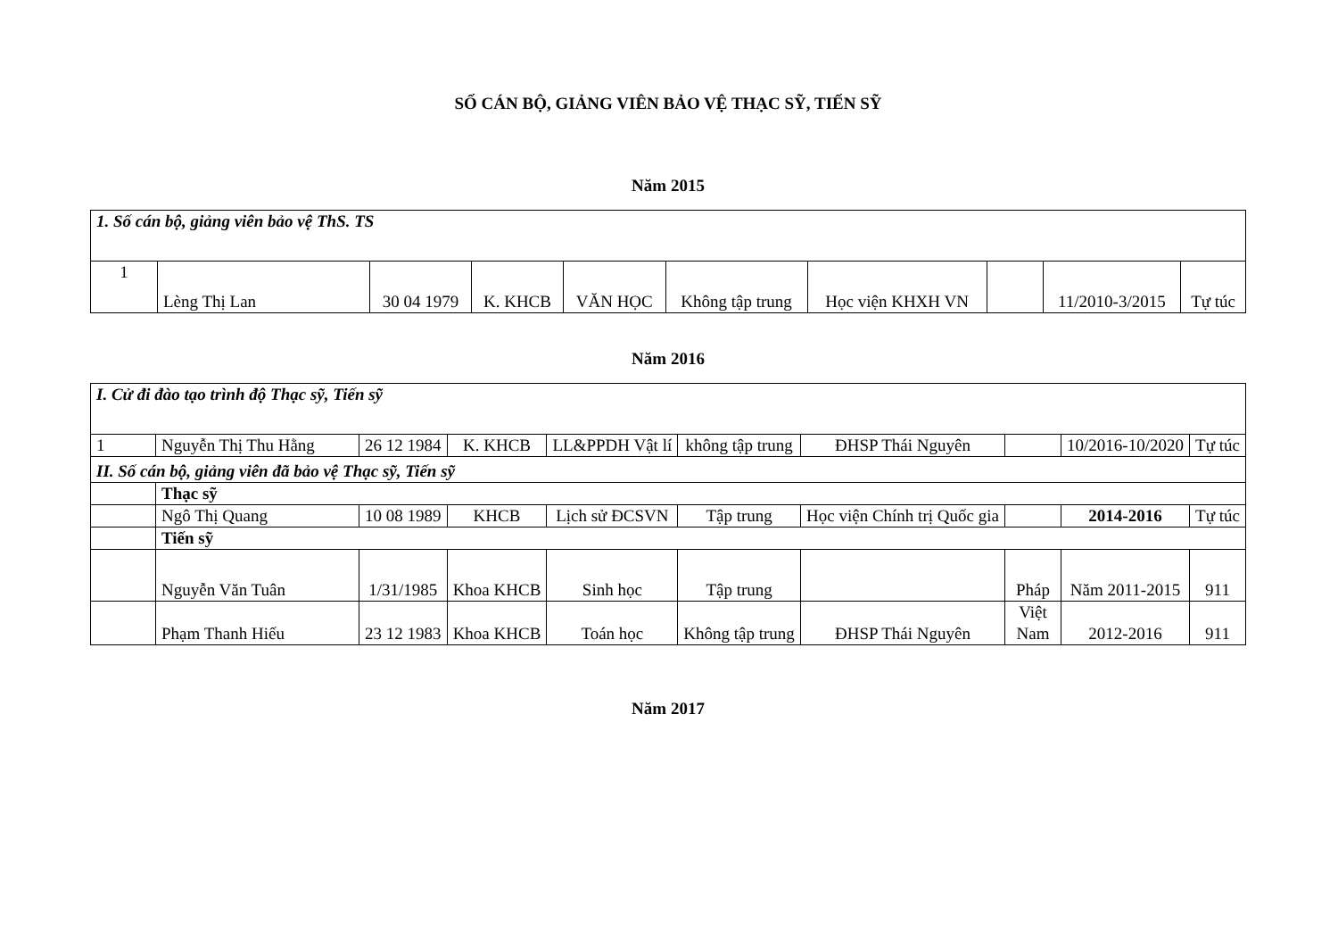SỐ CÁN BỘ, GIẢNG VIÊN BẢO VỆ THẠC SỸ, TIẾN SỸ
Năm 2015
| 1. Số cán bộ, giảng viên bảo vệ ThS. TS | | | | | | | | | |
| 1 | Lèng Thị Lan | 30 04 1979 | K. KHCB | VĂN HỌC | Không tập trung | Học viện KHXH VN | | 11/2010-3/2015 | Tự túc |
Năm 2016
| I. Cử đi đào tạo trình độ Thạc sỹ, Tiến sỹ | | | | | | | | | |
| 1 | Nguyễn Thị Thu Hằng | 26 12 1984 | K. KHCB | LL&PPDH Vật lí | không tập trung | ĐHSP Thái Nguyên | | 10/2016-10/2020 | Tự túc |
| II. Số cán bộ, giảng viên đã bảo vệ Thạc sỹ, Tiến sỹ | | | | | | | | | |
| | Thạc sỹ | | | | | | | | |
| | Ngô Thị Quang | 10 08 1989 | KHCB | Lịch sử ĐCSVN | Tập trung | Học viện Chính trị Quốc gia | | 2014-2016 | Tự túc |
| | Tiến sỹ | | | | | | | | |
| | Nguyễn Văn Tuân | 1/31/1985 | Khoa KHCB | Sinh học | Tập trung | | Pháp | Năm 2011-2015 | 911 |
| | Phạm Thanh Hiếu | 23 12 1983 | Khoa KHCB | Toán học | Không tập trung | ĐHSP Thái Nguyên | Việt Nam | 2012-2016 | 911 |
Năm 2017